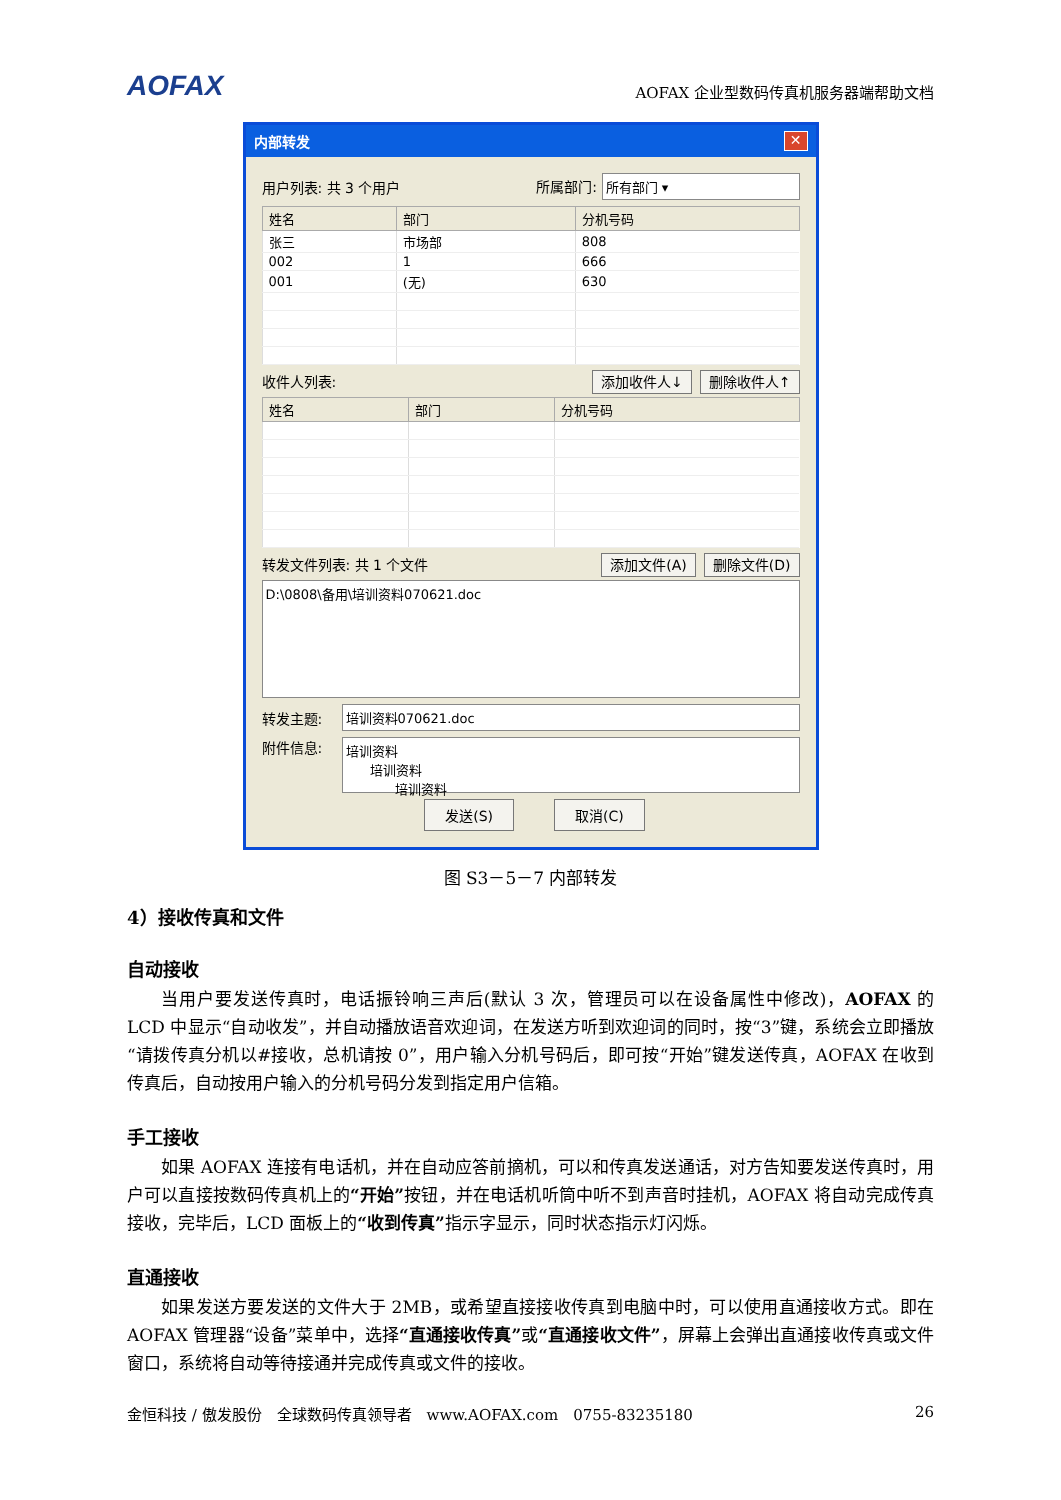AOFAX AOFAX 企业型数码传真机服务器端帮助文档
内部转发 ✕
用户列表: 共 3 个用户 所属部门: 所有部门 ▾
| 姓名 | 部门 | 分机号码 |
| --- | --- | --- |
| 张三 | 市场部 | 808 |
| 002 | 1 | 666 |
| 001 | (无) | 630 |
收件人列表: 添加收件人↓ 删除收件人↑
| 姓名 | 部门 | 分机号码 |
| --- | --- | --- |
转发文件列表: 共 1 个文件 添加文件(A) 删除文件(D)
D:\0808\备用\培训资料070621.doc
转发主题: 培训资料070621.doc
附件信息: 培训资料
培训资料
培训资料
发送(S) 取消(C)
图 S3－5－7 内部转发
4）接收传真和文件
自动接收
当用户要发送传真时，电话振铃响三声后(默认 3 次，管理员可以在设备属性中修改)，AOFAX 的 LCD 中显示“自动收发”，并自动播放语音欢迎词，在发送方听到欢迎词的同时，按“3”键，系统会立即播放“请拨传真分机以#接收，总机请按 0”，用户输入分机号码后，即可按“开始”键发送传真，AOFAX 在收到传真后，自动按用户输入的分机号码分发到指定用户信箱。
手工接收
如果 AOFAX 连接有电话机，并在自动应答前摘机，可以和传真发送通话，对方告知要发送传真时，用户可以直接按数码传真机上的“开始”按钮，并在电话机听筒中听不到声音时挂机，AOFAX 将自动完成传真接收，完毕后，LCD 面板上的“收到传真”指示字显示，同时状态指示灯闪烁。
直通接收
如果发送方要发送的文件大于 2MB，或希望直接接收传真到电脑中时，可以使用直通接收方式。即在 AOFAX 管理器“设备”菜单中，选择“直通接收传真”或“直通接收文件”，屏幕上会弹出直通接收传真或文件窗口，系统将自动等待接通并完成传真或文件的接收。
金恒科技 / 傲发股份　全球数码传真领导者　www.AOFAX.com　0755-83235180 26